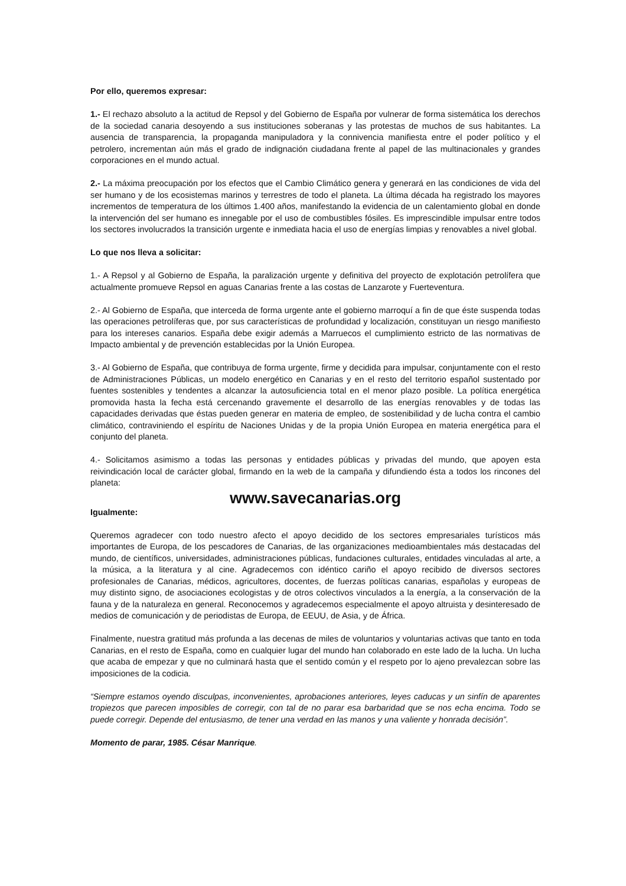Por ello, queremos expresar:
1.- El rechazo absoluto a la actitud de Repsol y del Gobierno de España por vulnerar de forma sistemática los derechos de la sociedad canaria desoyendo a sus instituciones soberanas y las protestas de muchos de sus habitantes. La ausencia de transparencia, la propaganda manipuladora y la connivencia manifiesta entre el poder político y el petrolero, incrementan aún más el grado de indignación ciudadana frente al papel de las multinacionales y grandes corporaciones en el mundo actual.
2.- La máxima preocupación por los efectos que el Cambio Climático genera y generará en las condiciones de vida del ser humano y de los ecosistemas marinos y terrestres de todo el planeta. La última década ha registrado los mayores incrementos de temperatura de los últimos 1.400 años, manifestando la evidencia de un calentamiento global en donde la intervención del ser humano es innegable por el uso de combustibles fósiles. Es imprescindible impulsar entre todos los sectores involucrados la transición urgente e inmediata hacia el uso de energías limpias y renovables a nivel global.
Lo que nos lleva a solicitar:
1.- A Repsol y al Gobierno de España, la paralización urgente y definitiva del proyecto de explotación petrolífera que actualmente promueve Repsol en aguas Canarias frente a las costas de Lanzarote y Fuerteventura.
2.- Al Gobierno de España, que interceda de forma urgente ante el gobierno marroquí a fin de que éste suspenda todas las operaciones petrolíferas que, por sus características de profundidad y localización, constituyan un riesgo manifiesto para los intereses canarios. España debe exigir además a Marruecos el cumplimiento estricto de las normativas de Impacto ambiental y de prevención establecidas por la Unión Europea.
3.- Al Gobierno de España, que contribuya de forma urgente, firme y decidida para impulsar, conjuntamente con el resto de Administraciones Públicas, un modelo energético en Canarias y en el resto del territorio español sustentado por fuentes sostenibles y tendentes a alcanzar la autosuficiencia total en el menor plazo posible. La política energética promovida hasta la fecha está cercenando gravemente el desarrollo de las energías renovables y de todas las capacidades derivadas que éstas pueden generar en materia de empleo, de sostenibilidad y de lucha contra el cambio climático, contraviniendo el espíritu de Naciones Unidas y de la propia Unión Europea en materia energética para el conjunto del planeta.
4.- Solicitamos asimismo a todas las personas y entidades públicas y privadas del mundo, que apoyen esta reivindicación local de carácter global, firmando en la web de la campaña y difundiendo ésta a todos los rincones del planeta:
www.savecanarias.org
Igualmente:
Queremos agradecer con todo nuestro afecto el apoyo decidido de los sectores empresariales turísticos más importantes de Europa, de los pescadores de Canarias, de las organizaciones medioambientales más destacadas del mundo, de científicos, universidades, administraciones públicas, fundaciones culturales, entidades vinculadas al arte, a la música, a la literatura y al cine. Agradecemos con idéntico cariño el apoyo recibido de diversos sectores profesionales de Canarias, médicos, agricultores, docentes, de fuerzas políticas canarias, españolas y europeas de muy distinto signo, de asociaciones ecologistas y de otros colectivos vinculados a la energía, a la conservación de la fauna y de la naturaleza en general. Reconocemos y agradecemos especialmente el apoyo altruista y desinteresado de medios de comunicación y de periodistas de Europa, de EEUU, de Asia, y de África.
Finalmente, nuestra gratitud más profunda a las decenas de miles de voluntarios y voluntarias activas que tanto en toda Canarias, en el resto de España, como en cualquier lugar del mundo han colaborado en este lado de la lucha. Un lucha que acaba de empezar y que no culminará hasta que el sentido común y el respeto por lo ajeno prevalezcan sobre las imposiciones de la codicia.
“Siempre estamos oyendo disculpas, inconvenientes, aprobaciones anteriores, leyes caducas y un sinfín de aparentes tropiezos que parecen imposibles de corregir, con tal de no parar esa barbaridad que se nos echa encima. Todo se puede corregir. Depende del entusiasmo, de tener una verdad en las manos y una valiente y honrada decisión”.
Momento de parar, 1985. César Manrique.